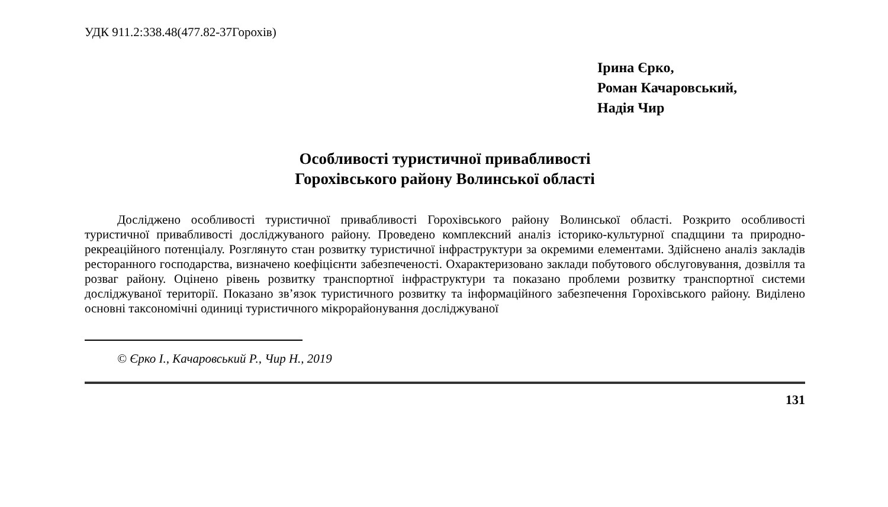УДК 911.2:338.48(477.82-37Горохів)
Ірина Єрко,
Роман Качаровський,
Надія Чир
Особливості туристичної привабливості
Горохівського району Волинської області
Досліджено особливості туристичної привабливості Горохівського району Волинської області. Розкрито особливості туристичної привабливості досліджуваного району. Проведено комплексний аналіз історико-культурної спадщини та природно-рекреаційного потенціалу. Розглянуто стан розвитку туристичної інфраструктури за окремими елементами. Здійснено аналіз закладів ресторанного господарства, визначено коефіцієнти забезпеченості. Охарактеризовано заклади побутового обслуговування, дозвілля та розваг району. Оцінено рівень розвитку транспортної інфраструктури та показано проблеми розвитку транспортної системи досліджуваної території. Показано зв’язок туристичного розвитку та інформаційного забезпечення Горохівського району. Виділено основні таксономічні одиниці туристичного мікрорайонування досліджуваної
© Єрко І., Качаровський Р., Чир Н., 2019
131